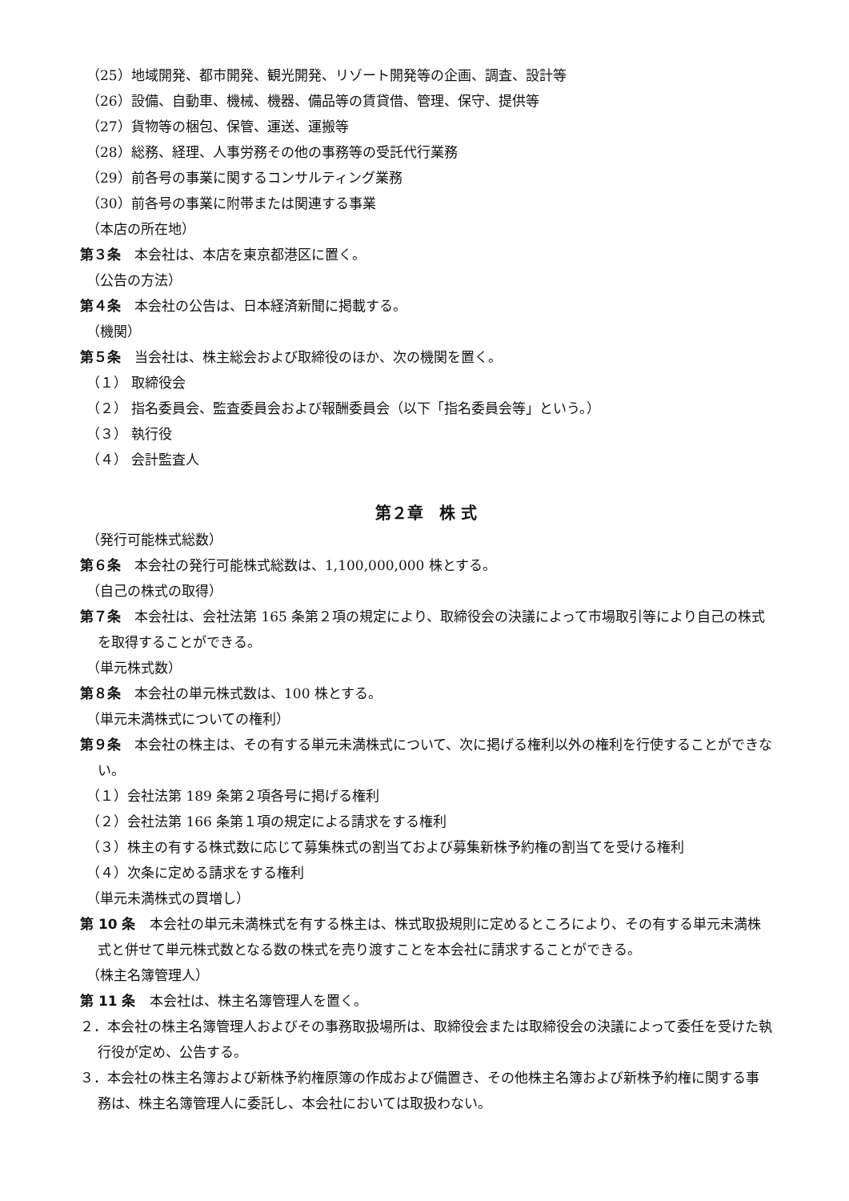（25）地域開発、都市開発、観光開発、リゾート開発等の企画、調査、設計等
（26）設備、自動車、機械、機器、備品等の賃貸借、管理、保守、提供等
（27）貨物等の梱包、保管、運送、運搬等
（28）総務、経理、人事労務その他の事務等の受託代行業務
（29）前各号の事業に関するコンサルティング業務
（30）前各号の事業に附帯または関連する事業
（本店の所在地）
第３条　本会社は、本店を東京都港区に置く。
（公告の方法）
第４条　本会社の公告は、日本経済新聞に掲載する。
（機関）
第５条　当会社は、株主総会および取締役のほか、次の機関を置く。
（１） 取締役会
（２） 指名委員会、監査委員会および報酬委員会（以下「指名委員会等」という。）
（３） 執行役
（４） 会計監査人
第２章　株 式
（発行可能株式総数）
第６条　本会社の発行可能株式総数は、1,100,000,000 株とする。
（自己の株式の取得）
第７条　本会社は、会社法第 165 条第２項の規定により、取締役会の決議によって市場取引等により自己の株式を取得することができる。
（単元株式数）
第８条　本会社の単元株式数は、100 株とする。
（単元未満株式についての権利）
第９条　本会社の株主は、その有する単元未満株式について、次に掲げる権利以外の権利を行使することができない。
（１）会社法第 189 条第２項各号に掲げる権利
（２）会社法第 166 条第１項の規定による請求をする権利
（３）株主の有する株式数に応じて募集株式の割当ておよび募集新株予約権の割当てを受ける権利
（４）次条に定める請求をする権利
（単元未満株式の買増し）
第 10 条　本会社の単元未満株式を有する株主は、株式取扱規則に定めるところにより、その有する単元未満株式と併せて単元株式数となる数の株式を売り渡すことを本会社に請求することができる。
（株主名簿管理人）
第 11 条　本会社は、株主名簿管理人を置く。
２．本会社の株主名簿管理人およびその事務取扱場所は、取締役会または取締役会の決議によって委任を受けた執行役が定め、公告する。
３．本会社の株主名簿および新株予約権原簿の作成および備置き、その他株主名簿および新株予約権に関する事務は、株主名簿管理人に委託し、本会社においては取扱わない。